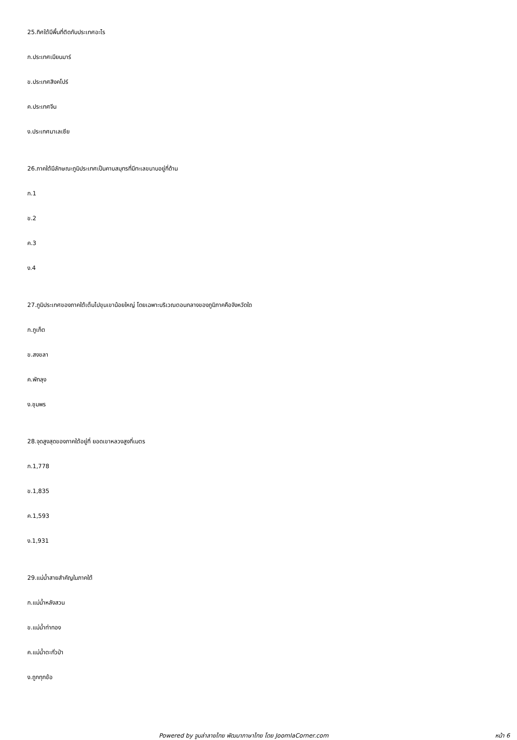25.ทิศใต้มีพื้นที่ติดกับประเทศอะไร
ก.ประเทศเมียนมาร์
ข.ประเทศสิงคโปร์
ค.ประเทศจีน
ง.ประเทศมาเลเซีย
26.ภาคใต้มีลักษณะภูมิประเทศเป็นคาบสมุทรที่มีทะเลขนาบอยู่กี่ด้าน
ก.1
ข.2
ค.3
ง.4
27.ภูมิประเทศของภาคใต้เต็มไปขุนเขาน้อยใหญ่ โดยเฉพาะบริเวณตอนกลางของภูมิภาคคือจังหวัดใด
ก.ภูเก็ต
ข.สงขลา
ค.พัทลุง
ง.ชุมพร
28.จุดสูงสุดของภาคใต้อยู่ที่ ยอดเขาหลวงสูงกี่เมตร
ก.1,778
ข.1,835
ค.1,593
ง.1,931
29.แม่น้ำสายสำคัญในภาคใต้
ก.แม่น้ำหลังสวน
ข.แม่น้ำท่าทอง
ค.แม่น้ำตะกั่วป่า
ง.ถูกทุกข้อ
Powered by จูมล่าลายไทย พัฒนาภาษาไทย โดย JoomlaCorner.com หน้า 6